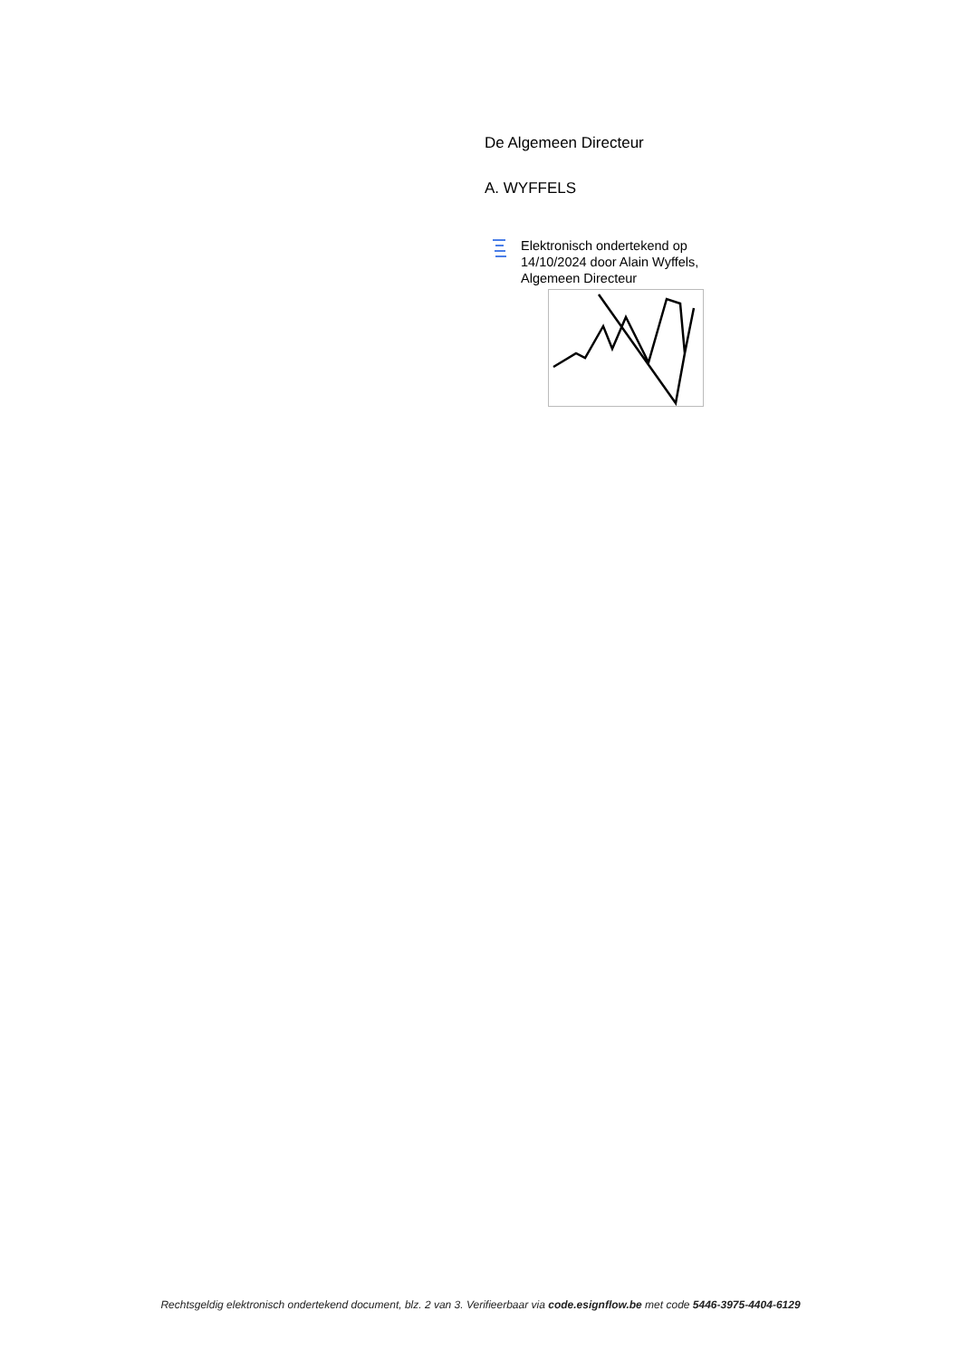De Algemeen Directeur
A. WYFFELS
Elektronisch ondertekend op
14/10/2024 door Alain Wyffels,
Algemeen Directeur
Rechtsgeldig elektronisch ondertekend document, blz. 2 van 3. Verifieerbaar via code.esignflow.be met code 5446-3975-4404-6129